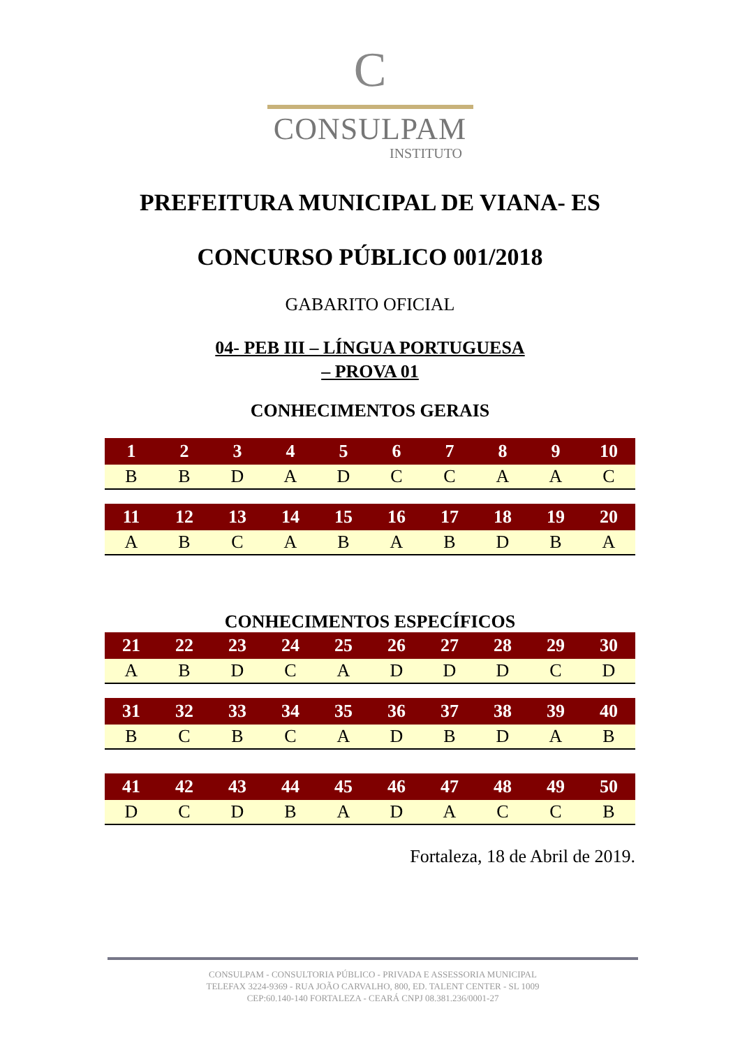C
CONSULPAM
INSTITUTO
PREFEITURA MUNICIPAL DE VIANA- ES
CONCURSO PÚBLICO 001/2018
GABARITO OFICIAL
04- PEB III – LÍNGUA PORTUGUESA
– PROVA 01
CONHECIMENTOS GERAIS
| 1 | 2 | 3 | 4 | 5 | 6 | 7 | 8 | 9 | 10 |
| --- | --- | --- | --- | --- | --- | --- | --- | --- | --- |
| B | B | D | A | D | C | C | A | A | C |
| 11 | 12 | 13 | 14 | 15 | 16 | 17 | 18 | 19 | 20 |
| --- | --- | --- | --- | --- | --- | --- | --- | --- | --- |
| A | B | C | A | B | A | B | D | B | A |
CONHECIMENTOS ESPECÍFICOS
| 21 | 22 | 23 | 24 | 25 | 26 | 27 | 28 | 29 | 30 |
| --- | --- | --- | --- | --- | --- | --- | --- | --- | --- |
| A | B | D | C | A | D | D | D | C | D |
| 31 | 32 | 33 | 34 | 35 | 36 | 37 | 38 | 39 | 40 |
| --- | --- | --- | --- | --- | --- | --- | --- | --- | --- |
| B | C | B | C | A | D | B | D | A | B |
| 41 | 42 | 43 | 44 | 45 | 46 | 47 | 48 | 49 | 50 |
| --- | --- | --- | --- | --- | --- | --- | --- | --- | --- |
| D | C | D | B | A | D | A | C | C | B |
Fortaleza, 18 de Abril de 2019.
CONSULPAM - CONSULTORIA PÚBLICO - PRIVADA E ASSESSORIA MUNICIPAL
TELEFAX 3224-9369 - RUA JOÃO CARVALHO, 800, ED. TALENT CENTER - SL 1009
CEP:60.140-140 FORTALEZA - CEARÁ CNPJ 08.381.236/0001-27